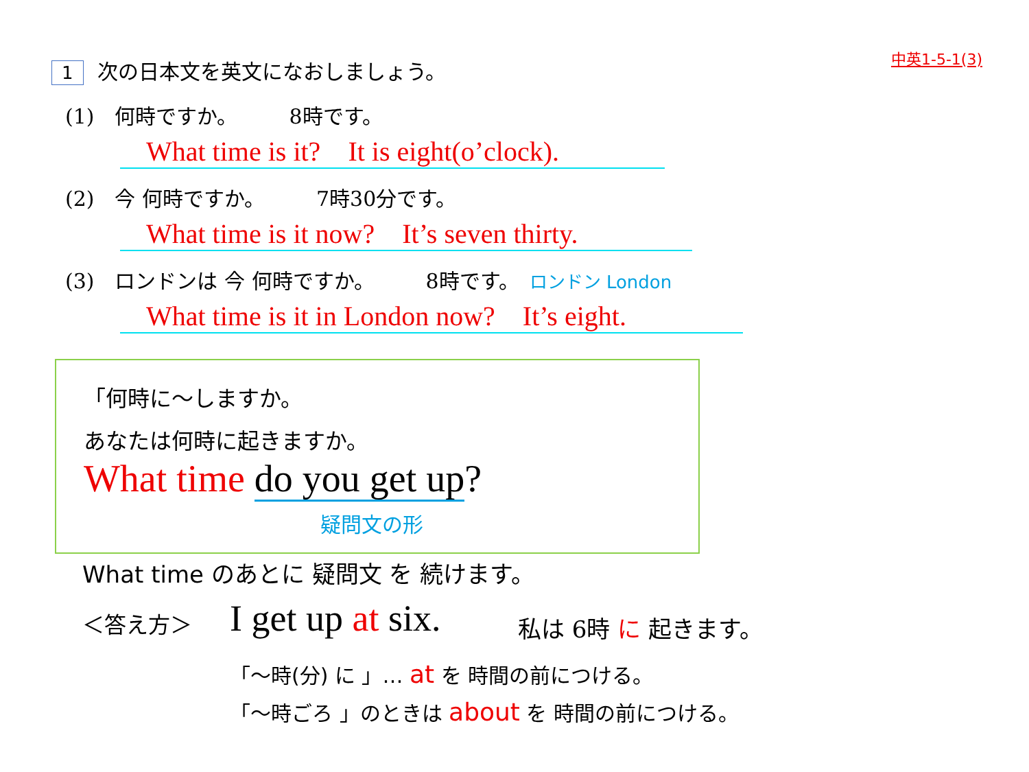中英1-5-1(3) 1 次の日本文を英文になおしましょう。
(1)　何時ですか。　　　8時です。
What time is it?　It is eight(o’clock).
(2)　今 何時ですか。　　　7時30分です。
What time is it now?　It’s seven thirty.
(3)　ロンドンは 今 何時ですか。　　　8時です。　ロンドン London
What time is it in London now?　It’s eight.
「何時に～しますか。
あなたは何時に起きますか。
What time do you get up?
疑問文の形
What time のあとに 疑問文 を 続けます。
＜答え方＞ I get up at six. 私は 6時 に 起きます。
「～時(分) に 」… at を 時間の前につける。
「～時ごろ 」のときは about を 時間の前につける。